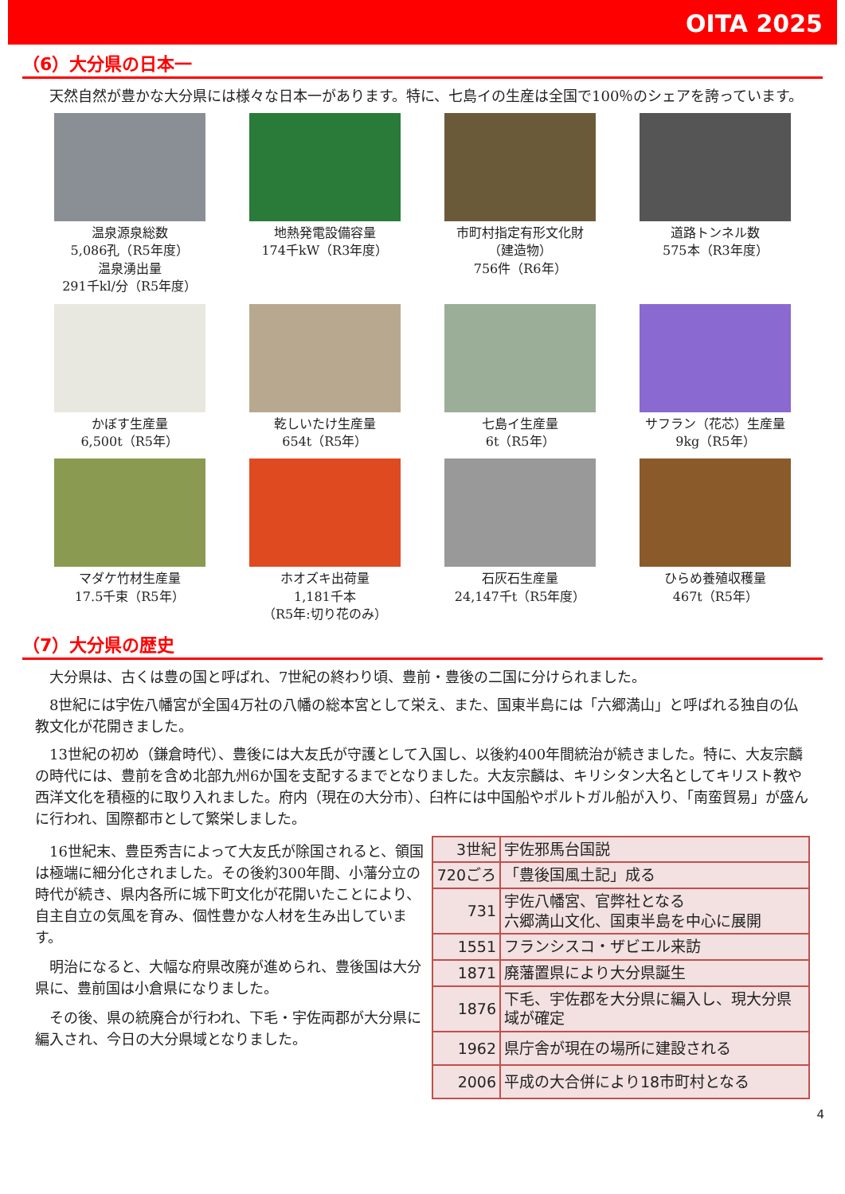OITA 2025
（6）大分県の日本一
　天然自然が豊かな大分県には様々な日本一があります。特に、七島イの生産は全国で100％のシェアを誇っています。
温泉源泉総数
5,086孔（R5年度）
温泉湧出量
291千kl/分（R5年度）
地熱発電設備容量
174千kW（R3年度）
市町村指定有形文化財
（建造物）
756件（R6年）
道路トンネル数
575本（R3年度）
かぼす生産量
6,500t（R5年）
乾しいたけ生産量
654t（R5年）
七島イ生産量
6t（R5年）
サフラン（花芯）生産量
9kg（R5年）
マダケ竹材生産量
17.5千束（R5年）
ホオズキ出荷量
1,181千本
（R5年:切り花のみ）
石灰石生産量
24,147千t（R5年度）
ひらめ養殖収穫量
467t（R5年）
（7）大分県の歴史
　大分県は、古くは豊の国と呼ばれ、7世紀の終わり頃、豊前・豊後の二国に分けられました。
　8世紀には宇佐八幡宮が全国4万社の八幡の総本宮として栄え、また、国東半島には「六郷満山」と呼ばれる独自の仏教文化が花開きました。
　13世紀の初め（鎌倉時代）、豊後には大友氏が守護として入国し、以後約400年間統治が続きました。特に、大友宗麟の時代には、豊前を含め北部九州6か国を支配するまでとなりました。大友宗麟は、キリシタン大名としてキリスト教や西洋文化を積極的に取り入れました。府内（現在の大分市）、臼杵には中国船やポルトガル船が入り、「南蛮貿易」が盛んに行われ、国際都市として繁栄しました。
　16世紀末、豊臣秀吉によって大友氏が除国されると、領国は極端に細分化されました。その後約300年間、小藩分立の時代が続き、県内各所に城下町文化が花開いたことにより、自主自立の気風を育み、個性豊かな人材を生み出しています。
　明治になると、大幅な府県改廃が進められ、豊後国は大分県に、豊前国は小倉県になりました。
　その後、県の統廃合が行われ、下毛・宇佐両郡が大分県に編入され、今日の大分県域となりました。
| 3世紀 | 宇佐邪馬台国説 |
| 720ごろ | 「豊後国風土記」成る |
| 731 | 宇佐八幡宮、官弊社となる 六郷満山文化、国東半島を中心に展開 |
| 1551 | フランシスコ・ザビエル来訪 |
| 1871 | 廃藩置県により大分県誕生 |
| 1876 | 下毛、宇佐郡を大分県に編入し、現大分県域が確定 |
| 1962 | 県庁舎が現在の場所に建設される |
| 2006 | 平成の大合併により18市町村となる |
4